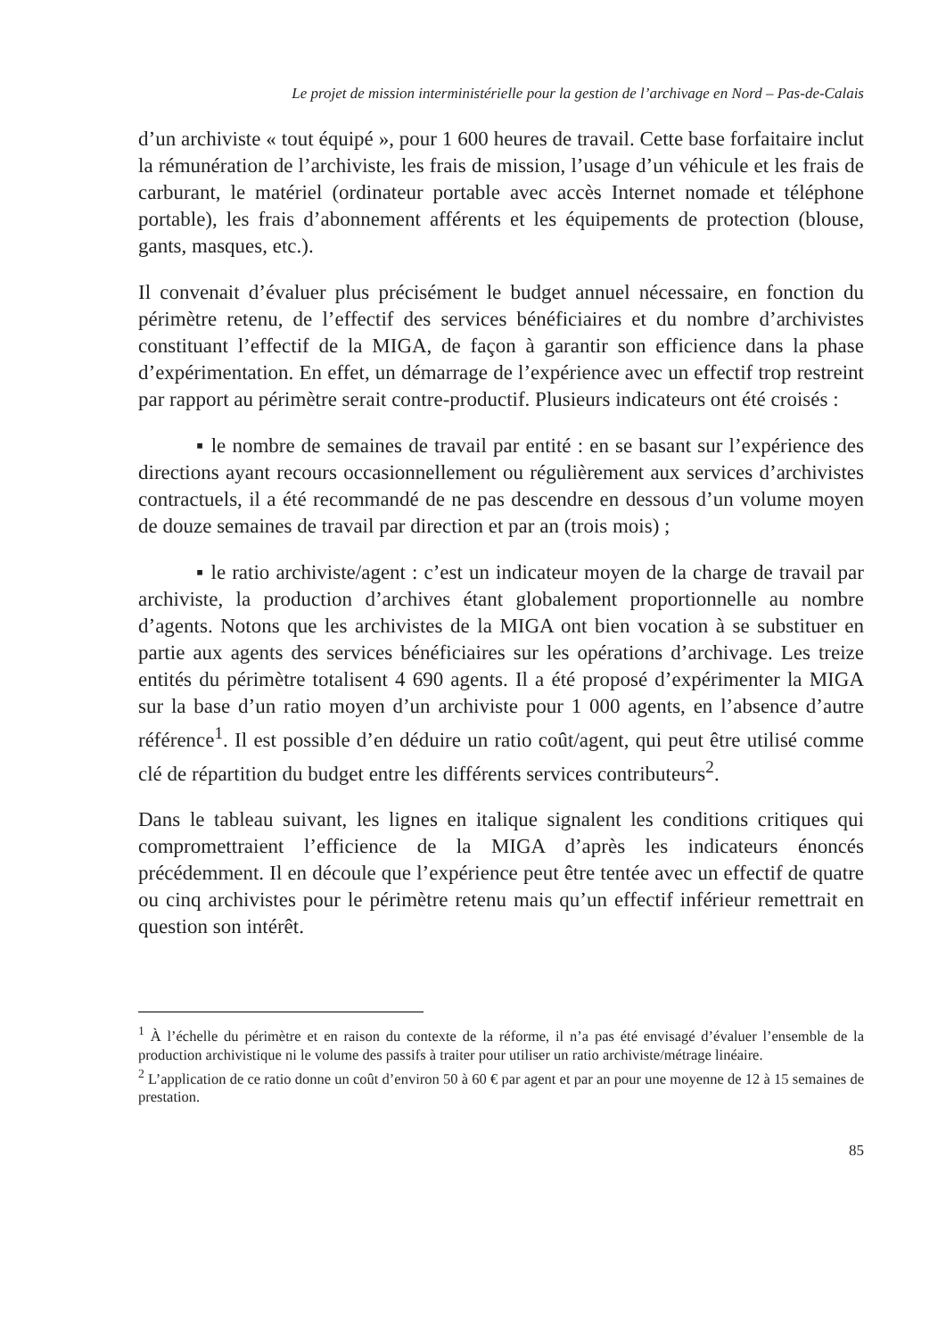Le projet de mission interministérielle pour la gestion de l’archivage en Nord – Pas-de-Calais
d’un archiviste « tout équipé », pour 1 600 heures de travail. Cette base forfaitaire inclut la rémunération de l’archiviste, les frais de mission, l’usage d’un véhicule et les frais de carburant, le matériel (ordinateur portable avec accès Internet nomade et téléphone portable), les frais d’abonnement afférents et les équipements de protection (blouse, gants, masques, etc.).
Il convenait d’évaluer plus précisément le budget annuel nécessaire, en fonction du périmètre retenu, de l’effectif des services bénéficiaires et du nombre d’archivistes constituant l’effectif de la MIGA, de façon à garantir son efficience dans la phase d’expérimentation. En effet, un démarrage de l’expérience avec un effectif trop restreint par rapport au périmètre serait contre-productif. Plusieurs indicateurs ont été croisés :
▪ le nombre de semaines de travail par entité : en se basant sur l’expérience des directions ayant recours occasionnellement ou régulièrement aux services d’archivistes contractuels, il a été recommandé de ne pas descendre en dessous d’un volume moyen de douze semaines de travail par direction et par an (trois mois) ;
▪ le ratio archiviste/agent : c’est un indicateur moyen de la charge de travail par archiviste, la production d’archives étant globalement proportionnelle au nombre d’agents. Notons que les archivistes de la MIGA ont bien vocation à se substituer en partie aux agents des services bénéficiaires sur les opérations d’archivage. Les treize entités du périmètre totalisent 4 690 agents. Il a été proposé d’expérimenter la MIGA sur la base d’un ratio moyen d’un archiviste pour 1 000 agents, en l’absence d’autre référence<sup>1</sup>. Il est possible d’en déduire un ratio coût/agent, qui peut être utilisé comme clé de répartition du budget entre les différents services contributeurs<sup>2</sup>.
Dans le tableau suivant, les lignes en italique signalent les conditions critiques qui compromettraient l’efficience de la MIGA d’après les indicateurs énoncés précédemment. Il en découle que l’expérience peut être tentée avec un effectif de quatre ou cinq archivistes pour le périmètre retenu mais qu’un effectif inférieur remettrait en question son intérêt.
<sup>1</sup> À l’échelle du périmètre et en raison du contexte de la réforme, il n’a pas été envisagé d’évaluer l’ensemble de la production archivistique ni le volume des passifs à traiter pour utiliser un ratio archiviste/métrage linéaire.
<sup>2</sup> L’application de ce ratio donne un coût d’environ 50 à 60 € par agent et par an pour une moyenne de 12 à 15 semaines de prestation.
85